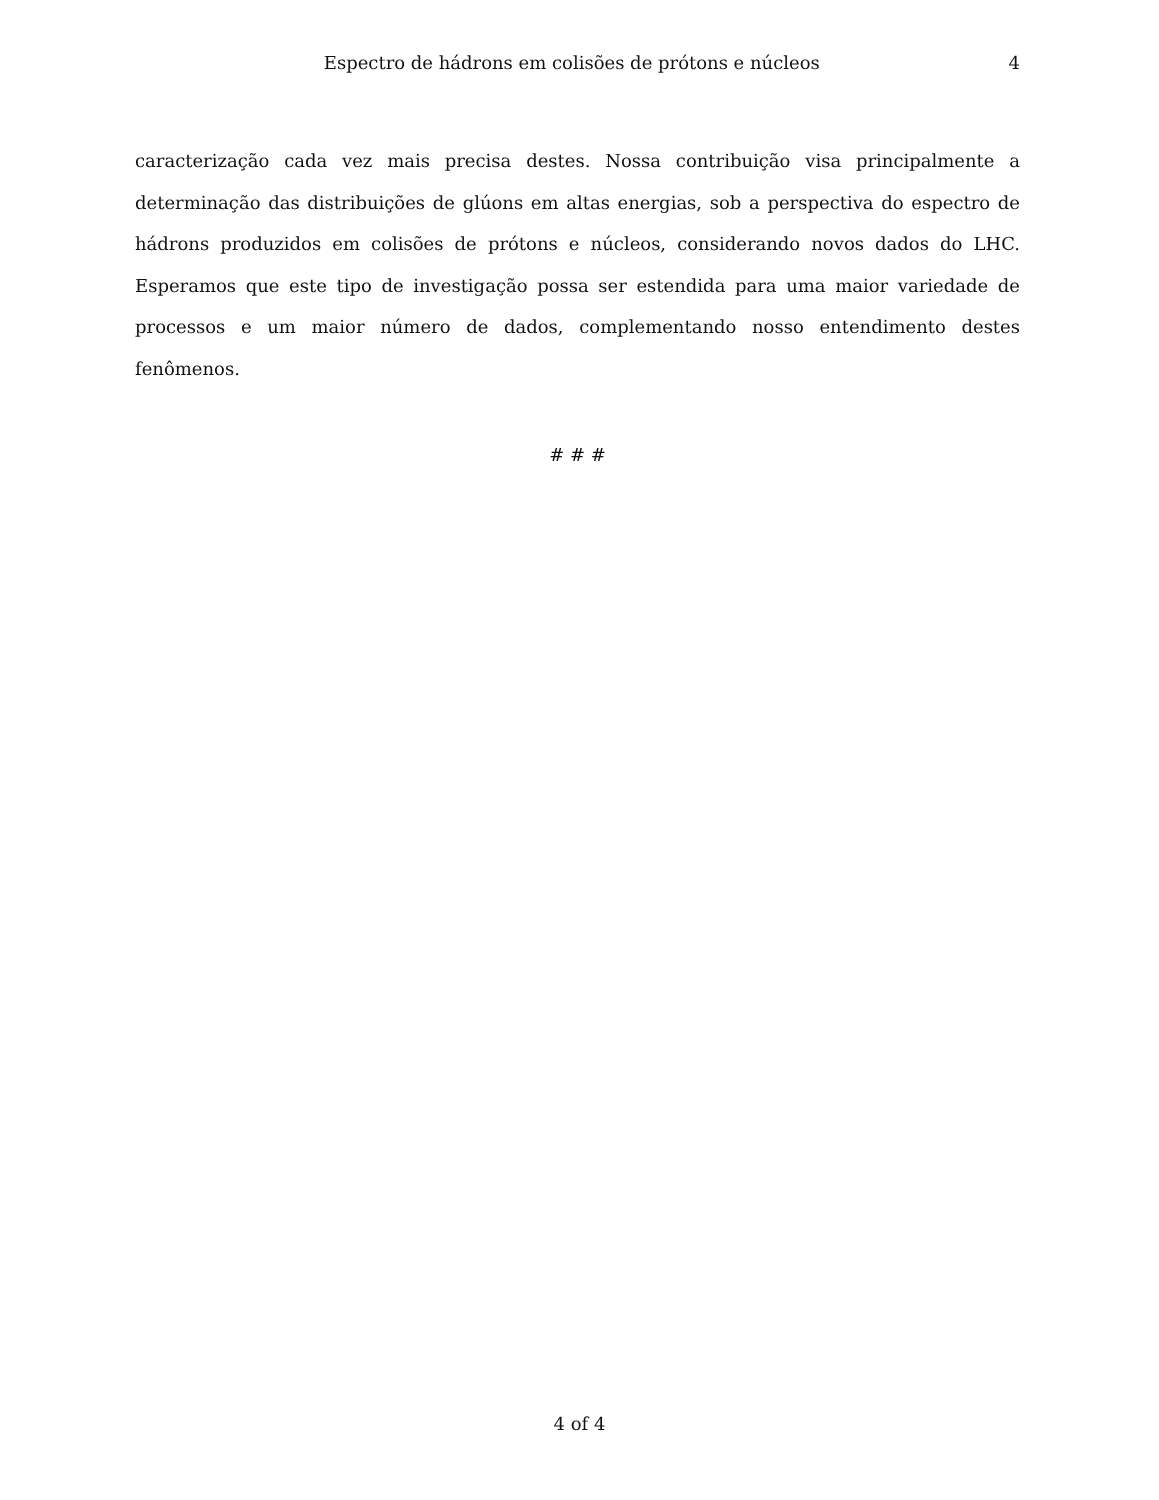Espectro de hádrons em colisões de prótons e núcleos 4
caracterização cada vez mais precisa destes. Nossa contribuição visa principalmente a determinação das distribuições de glúons em altas energias, sob a perspectiva do espectro de hádrons produzidos em colisões de prótons e núcleos, considerando novos dados do LHC. Esperamos que este tipo de investigação possa ser estendida para uma maior variedade de processos e um maior número de dados, complementando nosso entendimento destes fenômenos.
# # #
4 of 4